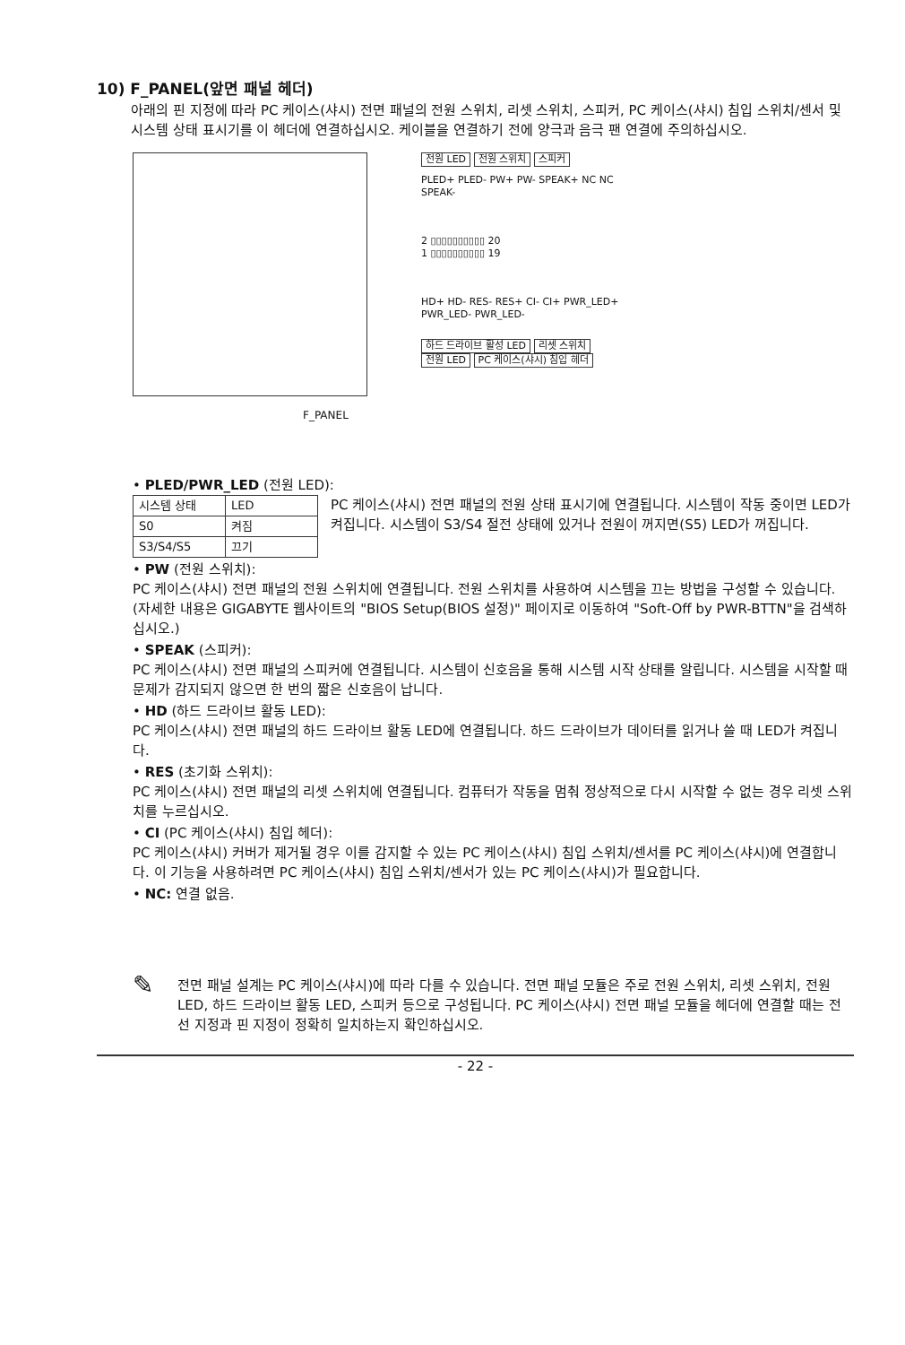10) F_PANEL(앞면 패널 헤더)
아래의 핀 지정에 따라 PC 케이스(샤시) 전면 패널의 전원 스위치, 리셋 스위치, 스피커, PC 케이스(샤시) 침입 스위치/센서 및 시스템 상태 표시기를 이 헤더에 연결하십시오. 케이블을 연결하기 전에 양극과 음극 팬 연결에 주의하십시오.
F_PANEL
전원 LED 전원 스위치 스피커
PLED+ PLED- PW+ PW- SPEAK+ NC NC SPEAK-
2 ▯▯▯▯▯▯▯▯▯▯ 20
1 ▯▯▯▯▯▯▯▯▯▯ 19
HD+ HD- RES- RES+ CI- CI+ PWR_LED+ PWR_LED- PWR_LED-
하드 드라이브 활성 LED 리셋 스위치 전원 LED PC 케이스(샤시) 침입 헤더
• PLED/PWR_LED (전원 LED):
| 시스템 상태 | LED |
| S0 | 켜짐 |
| S3/S4/S5 | 끄기 |
PC 케이스(샤시) 전면 패널의 전원 상태 표시기에 연결됩니다. 시스템이 작동 중이면 LED가 켜집니다. 시스템이 S3/S4 절전 상태에 있거나 전원이 꺼지면(S5) LED가 꺼집니다.
• PW (전원 스위치):
PC 케이스(샤시) 전면 패널의 전원 스위치에 연결됩니다. 전원 스위치를 사용하여 시스템을 끄는 방법을 구성할 수 있습니다.(자세한 내용은 GIGABYTE 웹사이트의 "BIOS Setup(BIOS 설정)" 페이지로 이동하여 "Soft-Off by PWR-BTTN"을 검색하십시오.)
• SPEAK (스피커):
PC 케이스(샤시) 전면 패널의 스피커에 연결됩니다. 시스템이 신호음을 통해 시스템 시작 상태를 알립니다. 시스템을 시작할 때 문제가 감지되지 않으면 한 번의 짧은 신호음이 납니다.
• HD (하드 드라이브 활동 LED):
PC 케이스(샤시) 전면 패널의 하드 드라이브 활동 LED에 연결됩니다. 하드 드라이브가 데이터를 읽거나 쓸 때 LED가 켜집니다.
• RES (초기화 스위치):
PC 케이스(샤시) 전면 패널의 리셋 스위치에 연결됩니다. 컴퓨터가 작동을 멈춰 정상적으로 다시 시작할 수 없는 경우 리셋 스위치를 누르십시오.
• CI (PC 케이스(샤시) 침입 헤더):
PC 케이스(샤시) 커버가 제거될 경우 이를 감지할 수 있는 PC 케이스(샤시) 침입 스위치/센서를 PC 케이스(샤시)에 연결합니다. 이 기능을 사용하려면 PC 케이스(샤시) 침입 스위치/센서가 있는 PC 케이스(샤시)가 필요합니다.
• NC: 연결 없음.
✎ 전면 패널 설계는 PC 케이스(샤시)에 따라 다를 수 있습니다. 전면 패널 모듈은 주로 전원 스위치, 리셋 스위치, 전원 LED, 하드 드라이브 활동 LED, 스피커 등으로 구성됩니다. PC 케이스(샤시) 전면 패널 모듈을 헤더에 연결할 때는 전선 지정과 핀 지정이 정확히 일치하는지 확인하십시오.
- 22 -